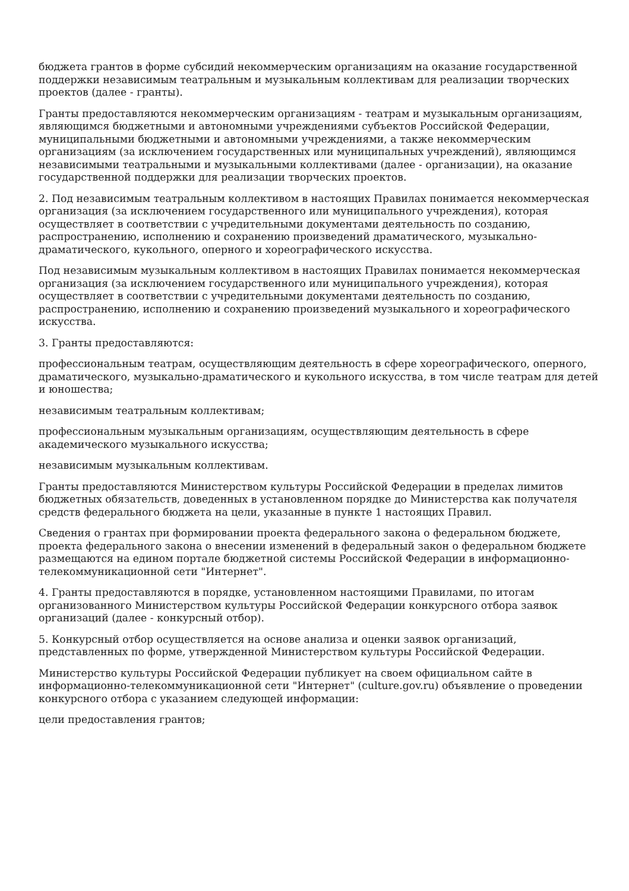бюджета грантов в форме субсидий некоммерческим организациям на оказание государственной поддержки независимым театральным и музыкальным коллективам для реализации творческих проектов (далее - гранты).
Гранты предоставляются некоммерческим организациям - театрам и музыкальным организациям, являющимся бюджетными и автономными учреждениями субъектов Российской Федерации, муниципальными бюджетными и автономными учреждениями, а также некоммерческим организациям (за исключением государственных или муниципальных учреждений), являющимся независимыми театральными и музыкальными коллективами (далее - организации), на оказание государственной поддержки для реализации творческих проектов.
2. Под независимым театральным коллективом в настоящих Правилах понимается некоммерческая организация (за исключением государственного или муниципального учреждения), которая осуществляет в соответствии с учредительными документами деятельность по созданию, распространению, исполнению и сохранению произведений драматического, музыкально-драматического, кукольного, оперного и хореографического искусства.
Под независимым музыкальным коллективом в настоящих Правилах понимается некоммерческая организация (за исключением государственного или муниципального учреждения), которая осуществляет в соответствии с учредительными документами деятельность по созданию, распространению, исполнению и сохранению произведений музыкального и хореографического искусства.
3. Гранты предоставляются:
профессиональным театрам, осуществляющим деятельность в сфере хореографического, оперного, драматического, музыкально-драматического и кукольного искусства, в том числе театрам для детей и юношества;
независимым театральным коллективам;
профессиональным музыкальным организациям, осуществляющим деятельность в сфере академического музыкального искусства;
независимым музыкальным коллективам.
Гранты предоставляются Министерством культуры Российской Федерации в пределах лимитов бюджетных обязательств, доведенных в установленном порядке до Министерства как получателя средств федерального бюджета на цели, указанные в пункте 1 настоящих Правил.
Сведения о грантах при формировании проекта федерального закона о федеральном бюджете, проекта федерального закона о внесении изменений в федеральный закон о федеральном бюджете размещаются на едином портале бюджетной системы Российской Федерации в информационно-телекоммуникационной сети "Интернет".
4. Гранты предоставляются в порядке, установленном настоящими Правилами, по итогам организованного Министерством культуры Российской Федерации конкурсного отбора заявок организаций (далее - конкурсный отбор).
5. Конкурсный отбор осуществляется на основе анализа и оценки заявок организаций, представленных по форме, утвержденной Министерством культуры Российской Федерации.
Министерство культуры Российской Федерации публикует на своем официальном сайте в информационно-телекоммуникационной сети "Интернет" (culture.gov.ru) объявление о проведении конкурсного отбора с указанием следующей информации:
цели предоставления грантов;